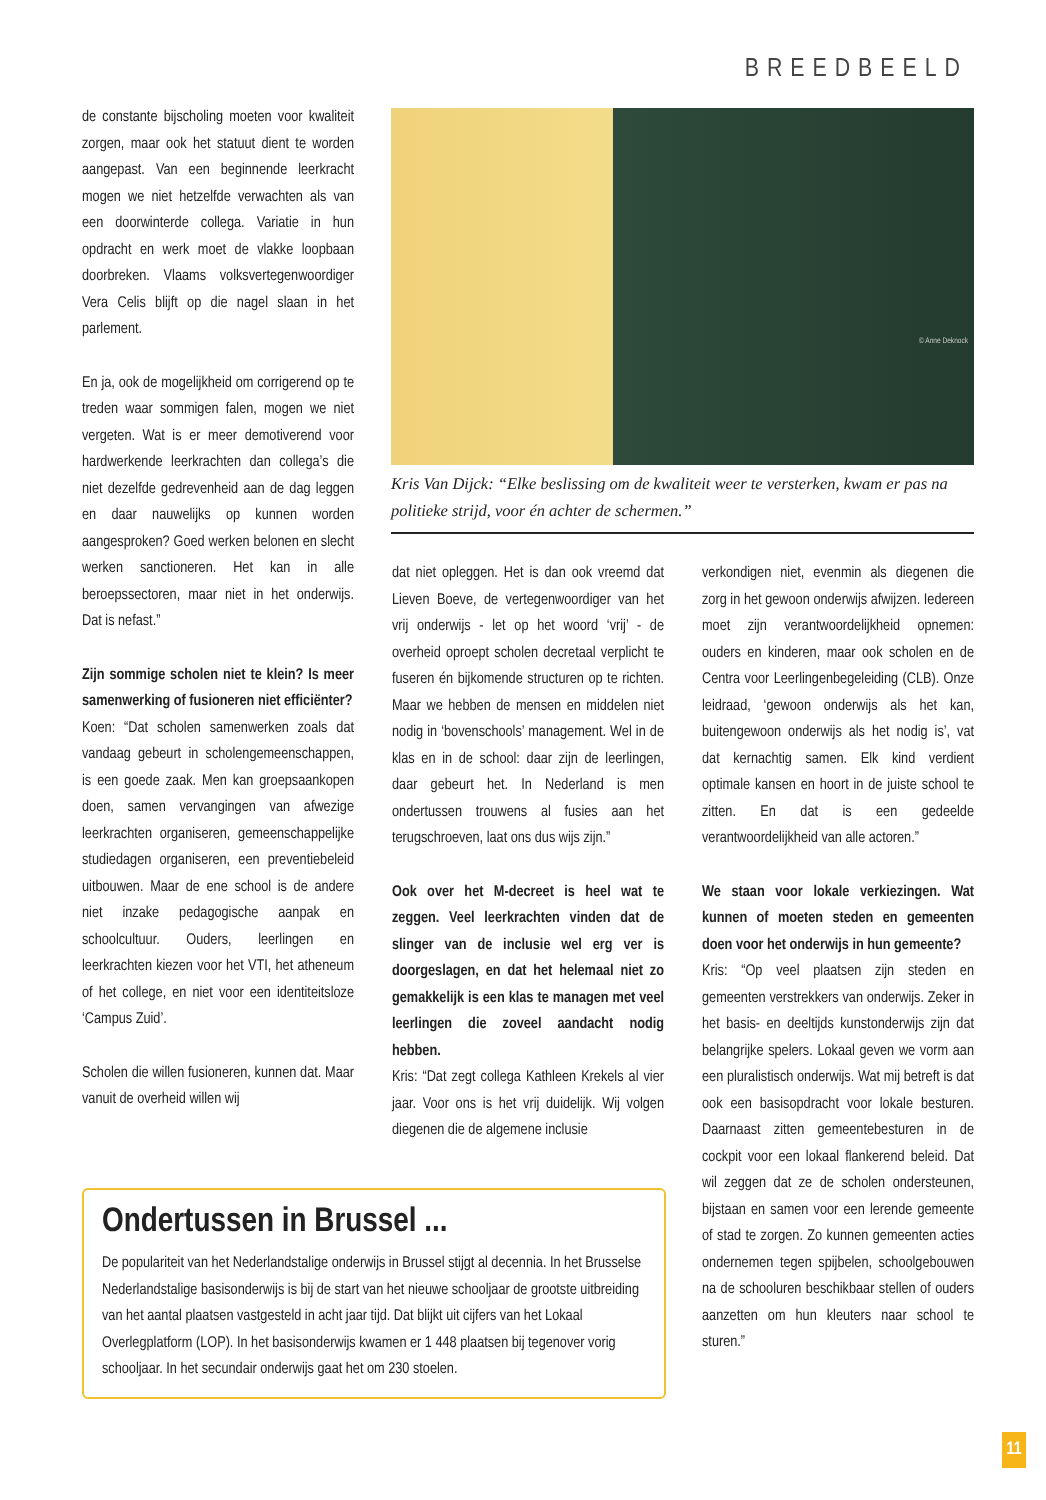BREEDBEELD
de constante bijscholing moeten voor kwaliteit zorgen, maar ook het statuut dient te worden aangepast. Van een beginnende leerkracht mogen we niet hetzelfde verwachten als van een doorwinterde collega. Variatie in hun opdracht en werk moet de vlakke loopbaan doorbreken. Vlaams volksvertegenwoordiger Vera Celis blijft op die nagel slaan in het parlement.
En ja, ook de mogelijkheid om corrigerend op te treden waar sommigen falen, mogen we niet vergeten. Wat is er meer demotiverend voor hardwerkende leerkrachten dan collega’s die niet dezelfde gedrevenheid aan de dag leggen en daar nauwelijks op kunnen worden aangesproken? Goed werken belonen en slecht werken sanctioneren. Het kan in alle beroepssectoren, maar niet in het onderwijs. Dat is nefast.”
Zijn sommige scholen niet te klein? Is meer samenwerking of fusioneren niet efficiënter?
Koen: “Dat scholen samenwerken zoals dat vandaag gebeurt in scholengemeenschappen, is een goede zaak. Men kan groepsaankopen doen, samen vervangingen van afwezige leerkrachten organiseren, gemeenschappelijke studiedagen organiseren, een preventiebeleid uitbouwen. Maar de ene school is de andere niet inzake pedagogische aanpak en schoolcultuur. Ouders, leerlingen en leerkrachten kiezen voor het VTI, het atheneum of het college, en niet voor een identiteitsloze ‘Campus Zuid’.
Scholen die willen fusioneren, kunnen dat. Maar vanuit de overheid willen wij
© Anne Deknock
Kris Van Dijck: “Elke beslissing om de kwaliteit weer te versterken, kwam er pas na politieke strijd, voor én achter de schermen.”
dat niet opleggen. Het is dan ook vreemd dat Lieven Boeve, de vertegenwoordiger van het vrij onderwijs - let op het woord ‘vrij’ - de overheid oproept scholen decretaal verplicht te fuseren én bijkomende structuren op te richten. Maar we hebben de mensen en middelen niet nodig in ‘bovenschools’ management. Wel in de klas en in de school: daar zijn de leerlingen, daar gebeurt het. In Nederland is men ondertussen trouwens al fusies aan het terugschroeven, laat ons dus wijs zijn.”
Ook over het M-decreet is heel wat te zeggen. Veel leerkrachten vinden dat de slinger van de inclusie wel erg ver is doorgeslagen, en dat het helemaal niet zo gemakkelijk is een klas te managen met veel leerlingen die zoveel aandacht nodig hebben.
Kris: “Dat zegt collega Kathleen Krekels al vier jaar. Voor ons is het vrij duidelijk. Wij volgen diegenen die de algemene inclusie
verkondigen niet, evenmin als diegenen die zorg in het gewoon onderwijs afwijzen. Iedereen moet zijn verantwoordelijkheid opnemen: ouders en kinderen, maar ook scholen en de Centra voor Leerlingenbegeleiding (CLB). Onze leidraad, ‘gewoon onderwijs als het kan, buitengewoon onderwijs als het nodig is’, vat dat kernachtig samen. Elk kind verdient optimale kansen en hoort in de juiste school te zitten. En dat is een gedeelde verantwoordelijkheid van alle actoren.”
We staan voor lokale verkiezingen. Wat kunnen of moeten steden en gemeenten doen voor het onderwijs in hun gemeente?
Kris: “Op veel plaatsen zijn steden en gemeenten verstrekkers van onderwijs. Zeker in het basis- en deeltijds kunstonderwijs zijn dat belangrijke spelers. Lokaal geven we vorm aan een pluralistisch onderwijs. Wat mij betreft is dat ook een basisopdracht voor lokale besturen. Daarnaast zitten gemeentebesturen in de cockpit voor een lokaal flankerend beleid. Dat wil zeggen dat ze de scholen ondersteunen, bijstaan en samen voor een lerende gemeente of stad te zorgen. Zo kunnen gemeenten acties ondernemen tegen spijbelen, schoolgebouwen na de schooluren beschikbaar stellen of ouders aanzetten om hun kleuters naar school te sturen.”
Ondertussen in Brussel ...
De populariteit van het Nederlandstalige onderwijs in Brussel stijgt al decennia. In het Brusselse Nederlandstalige basisonderwijs is bij de start van het nieuwe schooljaar de grootste uitbreiding van het aantal plaatsen vastgesteld in acht jaar tijd. Dat blijkt uit cijfers van het Lokaal Overlegplatform (LOP). In het basisonderwijs kwamen er 1 448 plaatsen bij tegenover vorig schooljaar. In het secundair onderwijs gaat het om 230 stoelen.
11